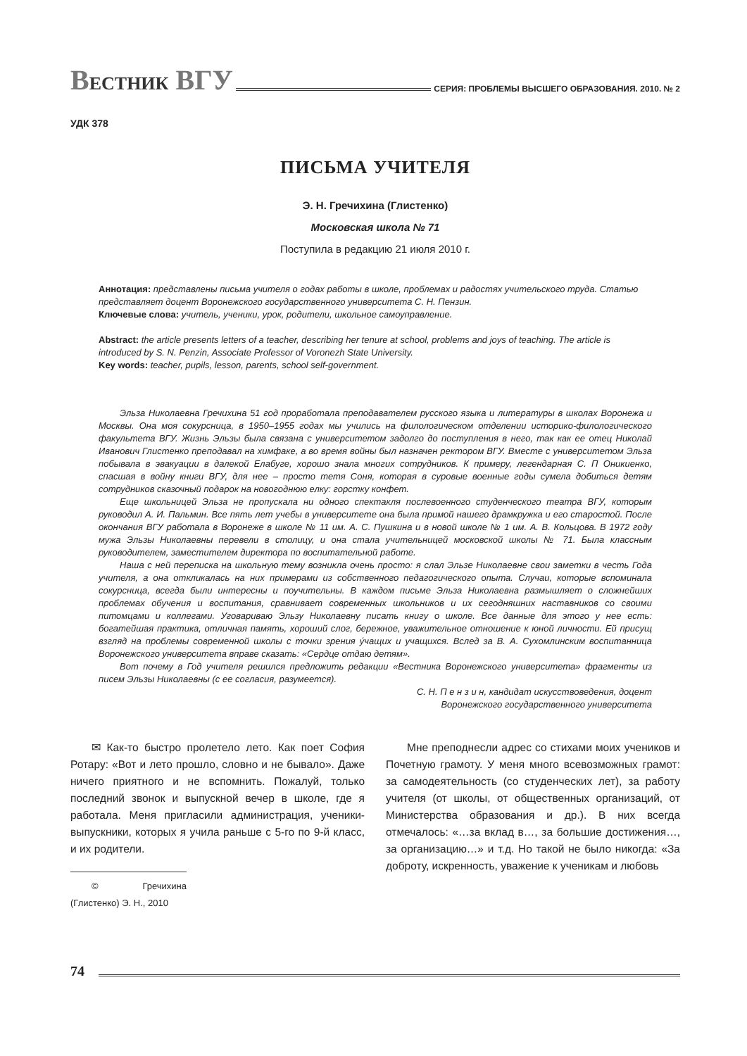ВЕСТНИК ВГУ
СЕРИЯ: ПРОБЛЕМЫ ВЫСШЕГО ОБРАЗОВАНИЯ. 2010. № 2
УДК 378
ПИСЬМА УЧИТЕЛЯ
Э. Н. Гречихина (Глистенко)
Московская школа № 71
Поступила в редакцию 21 июля 2010 г.
Аннотация: представлены письма учителя о годах работы в школе, проблемах и радостях учительского труда. Статью представляет доцент Воронежского государственного университета С. Н. Пензин.
Ключевые слова: учитель, ученики, урок, родители, школьное самоуправление.
Abstract: the article presents letters of a teacher, describing her tenure at school, problems and joys of teaching. The article is introduced by S. N. Penzin, Associate Professor of Voronezh State University.
Key words: teacher, pupils, lesson, parents, school self-government.
Эльза Николаевна Гречихина 51 год проработала преподавателем русского языка и литературы в школах Воронежа и Москвы. Она моя сокурсница, в 1950–1955 годах мы учились на филологическом отделении историко-филологического факультета ВГУ. Жизнь Эльзы была связана с университетом задолго до поступления в него, так как ее отец Николай Иванович Глистенко преподавал на химфаке, а во время войны был назначен ректором ВГУ. Вместе с университетом Эльза побывала в эвакуации в далекой Елабуге, хорошо знала многих сотрудников. К примеру, легендарная С. П Оникиенко, спасшая в войну книги ВГУ, для нее – просто тетя Соня, которая в суровые военные годы сумела добиться детям сотрудников сказочный подарок на новогоднюю елку: горстку конфет.
Еще школьницей Эльза не пропускала ни одного спектакля послевоенного студенческого театра ВГУ, которым руководил А. И. Пальмин. Все пять лет учебы в университете она была примой нашего драмкружка и его старостой. После окончания ВГУ работала в Воронеже в школе № 11 им. А. С. Пушкина и в новой школе № 1 им. А. В. Кольцова. В 1972 году мужа Эльзы Николаевны перевели в столицу, и она стала учительницей московской школы № 71. Была классным руководителем, заместителем директора по воспитательной работе.
Наша с ней переписка на школьную тему возникла очень просто: я слал Эльзе Николаевне свои заметки в честь Года учителя, а она откликалась на них примерами из собственного педагогического опыта. Случаи, которые вспоминала сокурсница, всегда были интересны и поучительны. В каждом письме Эльза Николаевна размышляет о сложнейших проблемах обучения и воспитания, сравнивает современных школьников и их сегодняшних наставников со своими питомцами и коллегами. Уговариваю Эльзу Николаевну писать книгу о школе. Все данные для этого у нее есть: богатейшая практика, отличная память, хороший слог, бережное, уважительное отношение к юной личности. Ей присущ взгляд на проблемы современной школы с точки зрения у́чащих и учащихся. Вслед за В. А. Сухомлинским воспитанница Воронежского университета вправе сказать: «Сердце отдаю детям».
Вот почему в Год учителя решился предложить редакции «Вестника Воронежского университета» фрагменты из писем Эльзы Николаевны (с ее согласия, разумеется).
С. Н. П е н з и н, кандидат искусствоведения, доцент
Воронежского государственного университета
✉ Как-то быстро пролетело лето. Как поет София Ротару: «Вот и лето прошло, словно и не бывало». Даже ничего приятного и не вспомнить. Пожалуй, только последний звонок и выпускной вечер в школе, где я работала. Меня пригласили администрация, ученики-выпускники, которых я учила раньше с 5-го по 9-й класс, и их родители.
© Гречихина (Глистенко) Э. Н., 2010
Мне преподнесли адрес со стихами моих учеников и Почетную грамоту. У меня много всевозможных грамот: за самодеятельность (со студенческих лет), за работу учителя (от школы, от общественных организаций, от Министерства образования и др.). В них всегда отмечалось: «…за вклад в…, за большие достижения…, за организацию…» и т.д. Но такой не было никогда: «За доброту, искренность, уважение к ученикам и любовь
74